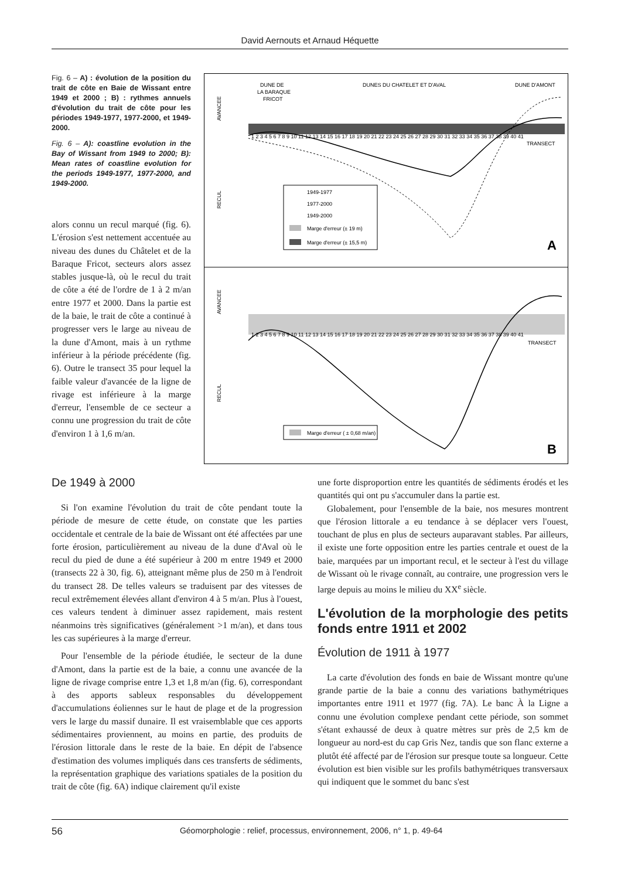David Aernouts et Arnaud Héquette
Fig. 6 – A) : évolution de la position du trait de côte en Baie de Wissant entre 1949 et 2000 ; B) : rythmes annuels d'évolution du trait de côte pour les périodes 1949-1977, 1977-2000, et 1949-2000.
Fig. 6 – A): coastline evolution in the Bay of Wissant from 1949 to 2000; B): Mean rates of coastline evolution for the periods 1949-1977, 1977-2000, and 1949-2000.
alors connu un recul marqué (fig. 6). L'érosion s'est nettement accentuée au niveau des dunes du Châtelet et de la Baraque Fricot, secteurs alors assez stables jusque-là, où le recul du trait de côte a été de l'ordre de 1 à 2 m/an entre 1977 et 2000. Dans la partie est de la baie, le trait de côte a continué à progresser vers le large au niveau de la dune d'Amont, mais à un rythme inférieur à la période précédente (fig. 6). Outre le transect 35 pour lequel la faible valeur d'avancée de la ligne de rivage est inférieure à la marge d'erreur, l'ensemble de ce secteur a connu une progression du trait de côte d'environ 1 à 1,6 m/an.
DUNE DE
LA BARAQUE
FRICOT
DUNES DU CHATELET ET D'AVAL
DUNE D'AMONT
AVANCEE
RECUL
TRANSECT
1 2 3 4 5 6 7 8 9 10 11 12 13 14 15 16 17 18 19 20 21 22 23 24 25 26 27 28 29 30 31 32 33 34 35 36 37 38 39 40 41
1949-1977
1977-2000
1949-2000
Marge d'erreur (± 19 m)
Marge d'erreur (± 15,5 m)
A
AVANCEE
RECUL
1 2 3 4 5 6 7 8 9 10 11 12 13 14 15 16 17 18 19 20 21 22 23 24 25 26 27 28 29 30 31 32 33 34 35 36 37 38 39 40 41
TRANSECT
Marge d'erreur ( ± 0,68 m/an)
B
De 1949 à 2000
Si l'on examine l'évolution du trait de côte pendant toute la période de mesure de cette étude, on constate que les parties occidentale et centrale de la baie de Wissant ont été affectées par une forte érosion, particulièrement au niveau de la dune d'Aval où le recul du pied de dune a été supérieur à 200 m entre 1949 et 2000 (transects 22 à 30, fig. 6), atteignant même plus de 250 m à l'endroit du transect 28. De telles valeurs se traduisent par des vitesses de recul extrêmement élevées allant d'environ 4 à 5 m/an. Plus à l'ouest, ces valeurs tendent à diminuer assez rapidement, mais restent néanmoins très significatives (généralement >1 m/an), et dans tous les cas supérieures à la marge d'erreur.
Pour l'ensemble de la période étudiée, le secteur de la dune d'Amont, dans la partie est de la baie, a connu une avancée de la ligne de rivage comprise entre 1,3 et 1,8 m/an (fig. 6), correspondant à des apports sableux responsables du développement d'accumulations éoliennes sur le haut de plage et de la progression vers le large du massif dunaire. Il est vraisemblable que ces apports sédimentaires proviennent, au moins en partie, des produits de l'érosion littorale dans le reste de la baie. En dépit de l'absence d'estimation des volumes impliqués dans ces transferts de sédiments, la représentation graphique des variations spatiales de la position du trait de côte (fig. 6A) indique clairement qu'il existe
une forte disproportion entre les quantités de sédiments érodés et les quantités qui ont pu s'accumuler dans la partie est.
Globalement, pour l'ensemble de la baie, nos mesures montrent que l'érosion littorale a eu tendance à se déplacer vers l'ouest, touchant de plus en plus de secteurs auparavant stables. Par ailleurs, il existe une forte opposition entre les parties centrale et ouest de la baie, marquées par un important recul, et le secteur à l'est du village de Wissant où le rivage connaît, au contraire, une progression vers le large depuis au moins le milieu du XX<sup>e</sup> siècle.
L'évolution de la morphologie des petits fonds entre 1911 et 2002
Évolution de 1911 à 1977
La carte d'évolution des fonds en baie de Wissant montre qu'une grande partie de la baie a connu des variations bathymétriques importantes entre 1911 et 1977 (fig. 7A). Le banc À la Ligne a connu une évolution complexe pendant cette période, son sommet s'étant exhaussé de deux à quatre mètres sur près de 2,5 km de longueur au nord-est du cap Gris Nez, tandis que son flanc externe a plutôt été affecté par de l'érosion sur presque toute sa longueur. Cette évolution est bien visible sur les profils bathymétriques transversaux qui indiquent que le sommet du banc s'est
56 Géomorphologie : relief, processus, environnement, 2006, n° 1, p. 49-64